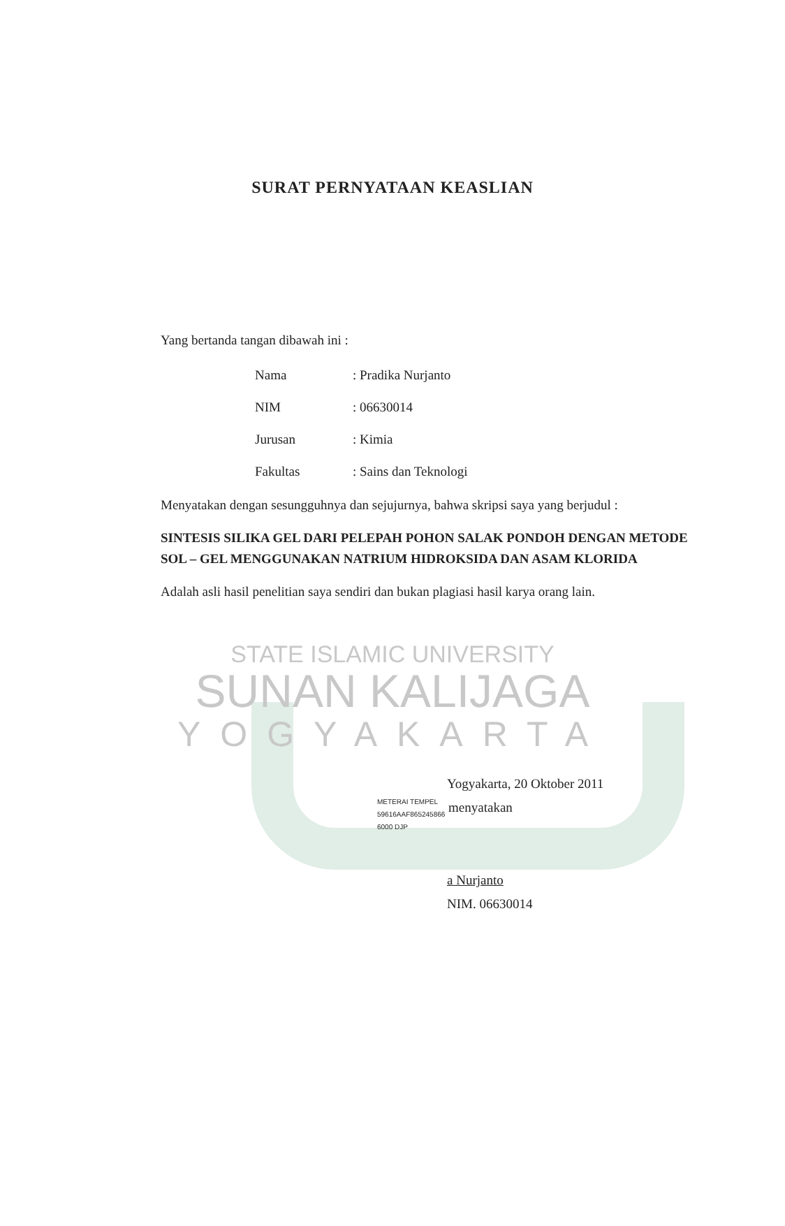SURAT PERNYATAAN KEASLIAN
Yang bertanda tangan dibawah ini :
| Nama | : Pradika Nurjanto |
| NIM | : 06630014 |
| Jurusan | : Kimia |
| Fakultas | : Sains dan Teknologi |
Menyatakan dengan sesungguhnya dan sejujurnya, bahwa skripsi saya yang berjudul :
SINTESIS SILIKA GEL DARI PELEPAH POHON SALAK PONDOH DENGAN METODE SOL – GEL MENGGUNAKAN NATRIUM HIDROKSIDA DAN ASAM KLORIDA
Adalah asli hasil penelitian saya sendiri dan bukan plagiasi hasil karya orang lain.
STATE ISLAMIC UNIVERSITY
SUNAN KALIJAGA
YOGYAKARTA
Yogyakarta, 20 Oktober 2011
METERAI TEMPEL
59616AAF865245866
6000 DJP menyatakan
a Nurjanto
NIM. 06630014